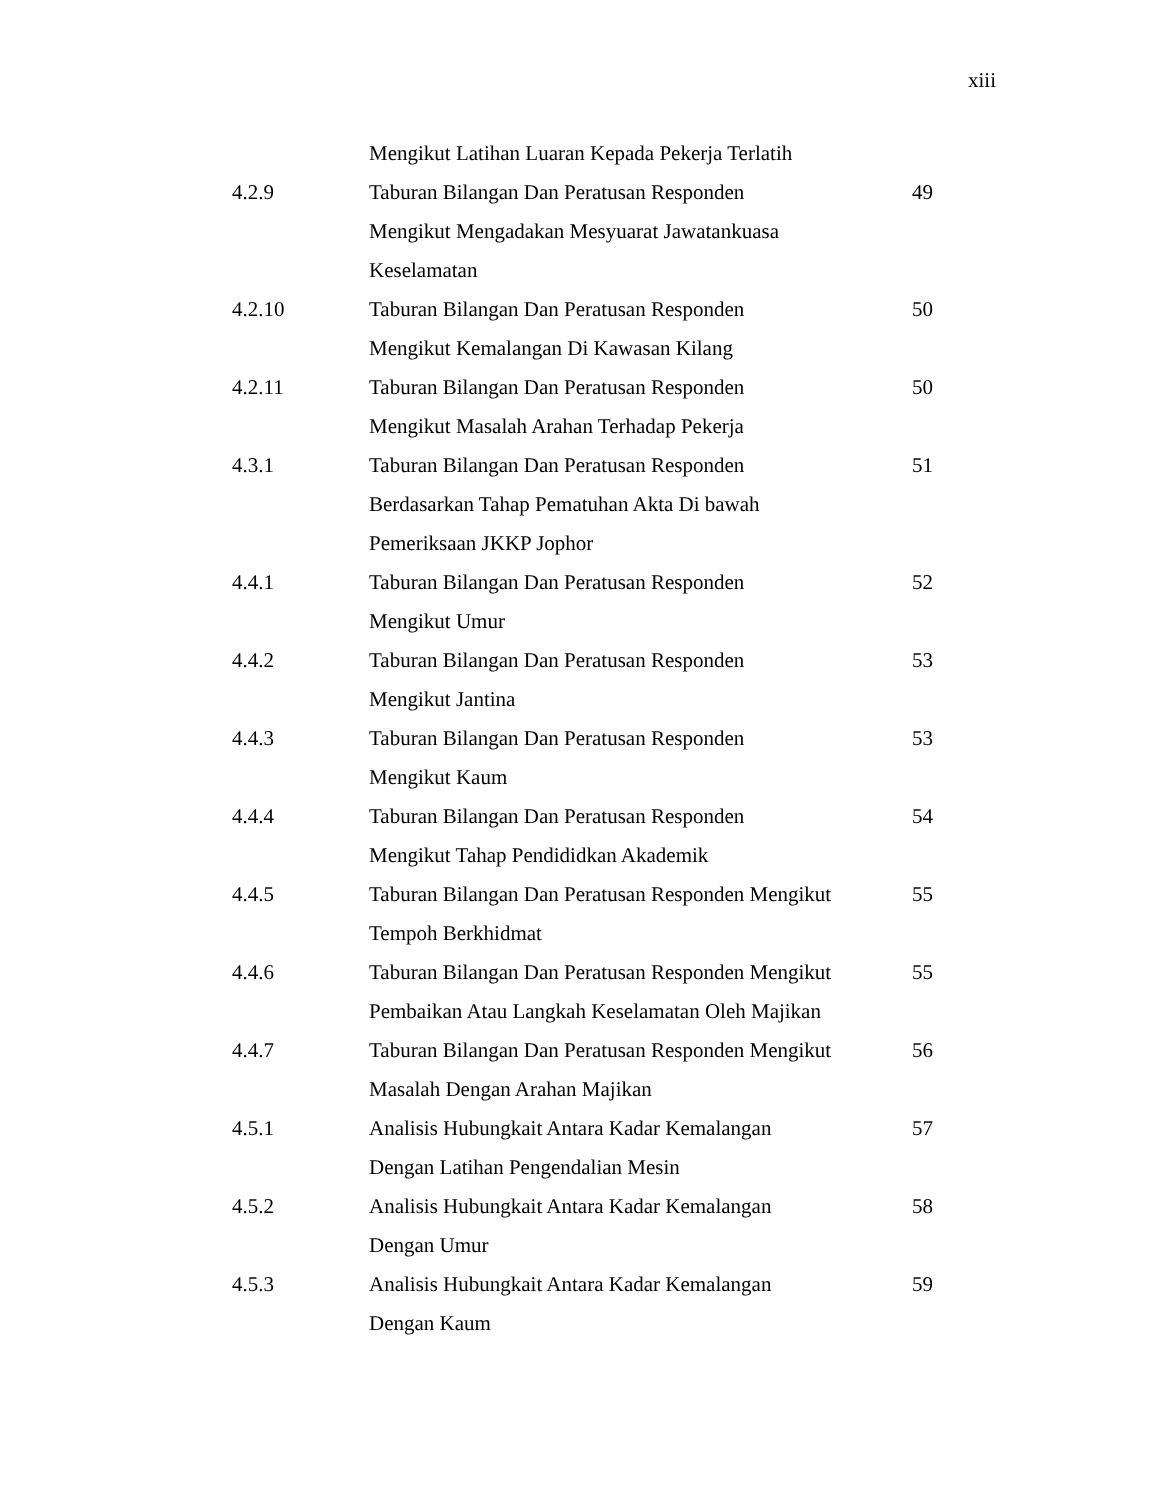xiii
| | Mengikut Latihan Luaran Kepada Pekerja Terlatih | |
| 4.2.9 | Taburan Bilangan Dan Peratusan Responden Mengikut Mengadakan Mesyuarat Jawatankuasa Keselamatan | 49 |
| 4.2.10 | Taburan Bilangan Dan Peratusan Responden Mengikut Kemalangan Di Kawasan Kilang | 50 |
| 4.2.11 | Taburan Bilangan Dan Peratusan Responden Mengikut Masalah Arahan Terhadap Pekerja | 50 |
| 4.3.1 | Taburan Bilangan Dan Peratusan Responden Berdasarkan Tahap Pematuhan Akta Di bawah Pemeriksaan JKKP Jophor | 51 |
| 4.4.1 | Taburan Bilangan Dan Peratusan Responden Mengikut Umur | 52 |
| 4.4.2 | Taburan Bilangan Dan Peratusan Responden Mengikut Jantina | 53 |
| 4.4.3 | Taburan Bilangan Dan Peratusan Responden Mengikut Kaum | 53 |
| 4.4.4 | Taburan Bilangan Dan Peratusan Responden Mengikut Tahap Pendididkan Akademik | 54 |
| 4.4.5 | Taburan Bilangan Dan Peratusan Responden Mengikut Tempoh Berkhidmat | 55 |
| 4.4.6 | Taburan Bilangan Dan Peratusan Responden Mengikut Pembaikan Atau Langkah Keselamatan Oleh Majikan | 55 |
| 4.4.7 | Taburan Bilangan Dan Peratusan Responden Mengikut Masalah Dengan Arahan Majikan | 56 |
| 4.5.1 | Analisis Hubungkait Antara Kadar Kemalangan Dengan Latihan Pengendalian Mesin | 57 |
| 4.5.2 | Analisis Hubungkait Antara Kadar Kemalangan Dengan Umur | 58 |
| 4.5.3 | Analisis Hubungkait Antara Kadar Kemalangan Dengan Kaum | 59 |